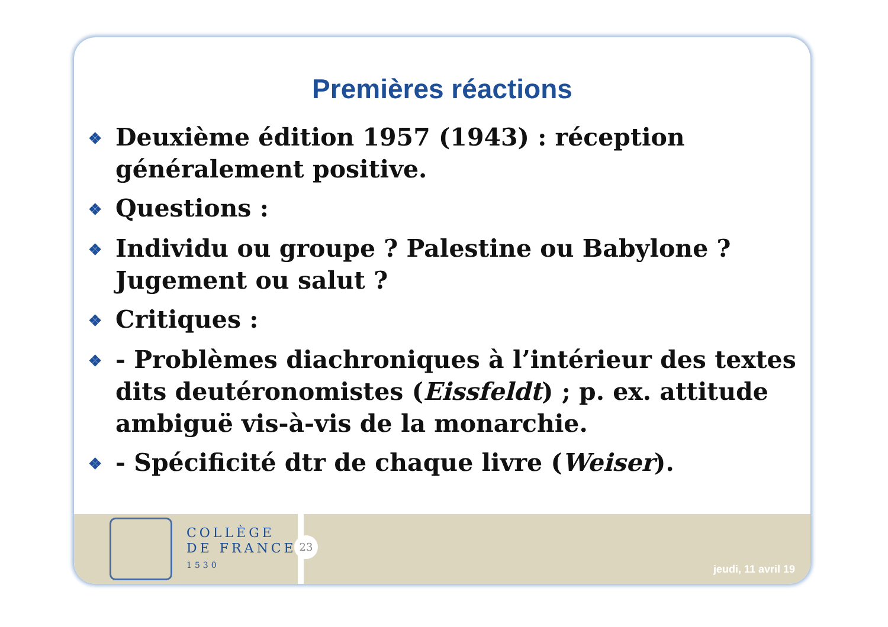Premières réactions
❖ Deuxième édition 1957 (1943) : réception généralement positive.
❖ Questions :
❖ Individu ou groupe ? Palestine ou Babylone ? Jugement ou salut ?
❖ Critiques :
❖ - Problèmes diachroniques à l’intérieur des textes dits deutéronomistes (Eissfeldt) ; p. ex. attitude ambiguë vis-à-vis de la monarchie.
❖ - Spécificité dtr de chaque livre (Weiser).
COLLÈGE
DE FRANCE
1530
23
jeudi, 11 avril 19